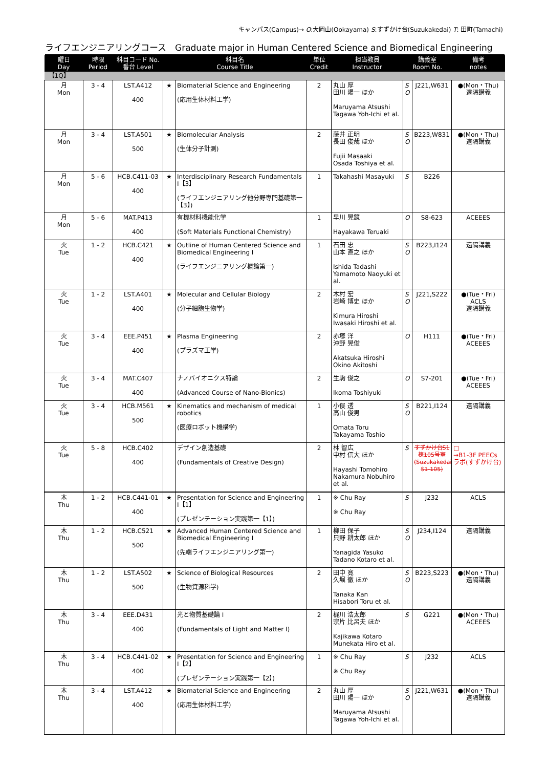キャンパス(Campus)→ O:大岡山(Ookayama) S:すずかけ台(Suzukakedai) T: 田町(Tamachi)
ライフエンジニアリングコース　Graduate major in Human Centered Science and Biomedical Engineering
| 曜日 Day | 時限 Period | 科目コード No. 番台 Level | 科目名 Course Title | | 単位 Credit | 担当教員 Instructor | 講義室 Room No. | | 備考 notes |
| --- | --- | --- | --- | --- | --- | --- | --- | --- | --- |
| 【1Q】 | | | | | | | | | |
| 月 Mon | 3 - 4 | LST.A412 400 | ★ | Biomaterial Science and Engineering (応用生体材料工学) | 2 | 丸山 厚 田川 陽一 ほか Maruyama Atsushi Tagawa Yoh-Ichi et al. | S O | J221,W631 | ●(Mon・Thu) 遠隔講義 |
| 月 Mon | 3 - 4 | LST.A501 500 | ★ | Biomolecular Analysis (生体分子計測) | 2 | 藤井 正明 長田 俊哉 ほか Fujii Masaaki Osada Toshiya et al. | S O | B223,W831 | ●(Mon・Thu) 遠隔講義 |
| 月 Mon | 5 - 6 | HCB.C411-03 400 | ★ | Interdisciplinary Research Fundamentals I【3】 (ライフエンジニアリング他分野専門基礎第一【3】) | 1 | Takahashi Masayuki | S | B226 | |
| 月 Mon | 5 - 6 | MAT.P413 400 | | 有機材料機能化学 (Soft Materials Functional Chemistry) | 1 | 早川 晃鏡 Hayakawa Teruaki | O | S8-623 | ACEEES |
| 火 Tue | 1 - 2 | HCB.C421 400 | ★ | Outline of Human Centered Science and Biomedical Engineering I (ライフエンジニアリング概論第一) | 1 | 石田 忠 山本 直之 ほか Ishida Tadashi Yamamoto Naoyuki et al. | S O | B223,I124 | 遠隔講義 |
| 火 Tue | 1 - 2 | LST.A401 400 | ★ | Molecular and Cellular Biology (分子細胞生物学) | 2 | 木村 宏 岩崎 博史 ほか Kimura Hiroshi Iwasaki Hiroshi et al. | S O | J221,S222 | ●(Tue・Fri) ACLS 遠隔講義 |
| 火 Tue | 3 - 4 | EEE.P451 400 | ★ | Plasma Engineering (プラズマ工学) | 2 | 赤塚 洋 沖野 晃俊 Akatsuka Hiroshi Okino Akitoshi | O | H111 | ●(Tue・Fri) ACEEES |
| 火 Tue | 3 - 4 | MAT.C407 400 | | ナノバイオニクス特論 (Advanced Course of Nano-Bionics) | 2 | 生駒 俊之 Ikoma Toshiyuki | O | S7-201 | ●(Tue・Fri) ACEEES |
| 火 Tue | 3 - 4 | HCB.M561 500 | ★ | Kinematics and mechanism of medical robotics (医療ロボット機構学) | 1 | 小俣 透 高山 俊男 Omata Toru Takayama Toshio | S O | B221,I124 | 遠隔講義 |
| 火 Tue | 5 - 8 | HCB.C402 400 | | デザイン創造基礎 (Fundamentals of Creative Design) | 2 | 林 智広 中村 信大 ほか Hayashi Tomohiro Nakamura Nobuhiro et al. | S | すずかけ台S1棟105号室(Suzukakedai S1-105) | □ →B1-3F PEECsラボ(すずかけ台) |
| 木 Thu | 1 - 2 | HCB.C441-01 400 | ★ | Presentation for Science and Engineering I【1】 (プレゼンテーション実践第一【1】) | 1 | ※ Chu Ray ※ Chu Ray | S | J232 | ACLS |
| 木 Thu | 1 - 2 | HCB.C521 500 | ★ | Advanced Human Centered Science and Biomedical Engineering I (先端ライフエンジニアリング第一) | 1 | 柳田 保子 只野 耕太郎 ほか Yanagida Yasuko Tadano Kotaro et al. | S O | J234,I124 | 遠隔講義 |
| 木 Thu | 1 - 2 | LST.A502 500 | ★ | Science of Biological Resources (生物資源科学) | 2 | 田中 寛 久堀 徹 ほか Tanaka Kan Hisabori Toru et al. | S O | B223,S223 | ●(Mon・Thu) 遠隔講義 |
| 木 Thu | 3 - 4 | EEE.D431 400 | | 光と物質基礎論 I (Fundamentals of Light and Matter I) | 2 | 梶川 浩太郎 宗片 比呂夫 ほか Kajikawa Kotaro Munekata Hiro et al. | S | G221 | ●(Mon・Thu) ACEEES |
| 木 Thu | 3 - 4 | HCB.C441-02 400 | ★ | Presentation for Science and Engineering I【2】 (プレゼンテーション実践第一【2】) | 1 | ※ Chu Ray ※ Chu Ray | S | J232 | ACLS |
| 木 Thu | 3 - 4 | LST.A412 400 | ★ | Biomaterial Science and Engineering (応用生体材料工学) | 2 | 丸山 厚 田川 陽一 ほか Maruyama Atsushi Tagawa Yoh-Ichi et al. | S O | J221,W631 | ●(Mon・Thu) 遠隔講義 |